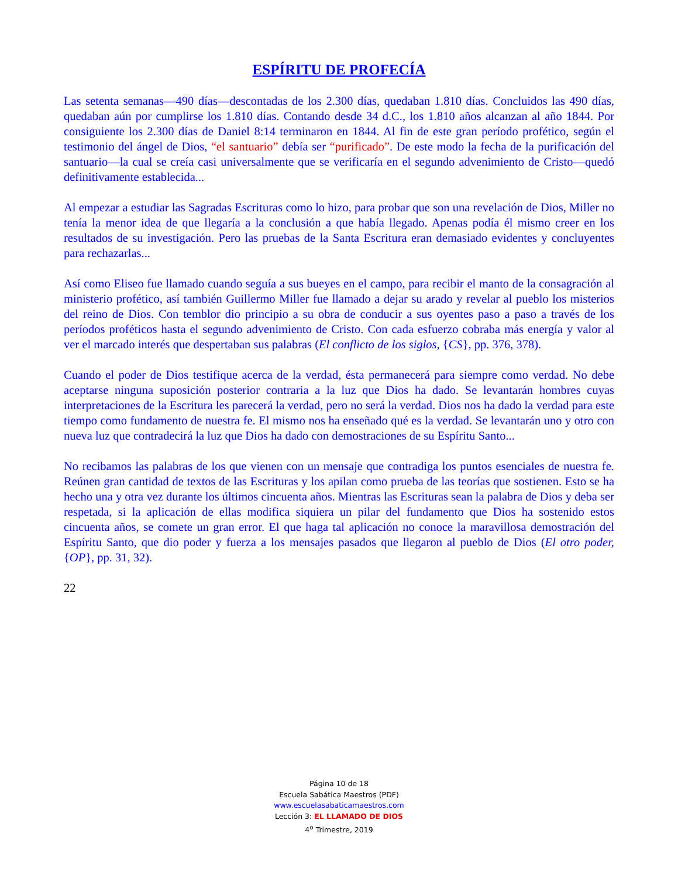ESPÍRITU DE PROFECÍA
Las setenta semanas—490 días—descontadas de los 2.300 días, quedaban 1.810 días. Concluidos las 490 días, quedaban aún por cumplirse los 1.810 días. Contando desde 34 d.C., los 1.810 años alcanzan al año 1844. Por consiguiente los 2.300 días de Daniel 8:14 terminaron en 1844. Al fin de este gran período profético, según el testimonio del ángel de Dios, “el santuario” debía ser “purificado”. De este modo la fecha de la purificación del santuario—la cual se creía casi universalmente que se verificaría en el segundo advenimiento de Cristo—quedó definitivamente establecida...
Al empezar a estudiar las Sagradas Escrituras como lo hizo, para probar que son una revelación de Dios, Miller no tenía la menor idea de que llegaría a la conclusión a que había llegado. Apenas podía él mismo creer en los resultados de su investigación. Pero las pruebas de la Santa Escritura eran demasiado evidentes y concluyentes para rechazarlas...
Así como Eliseo fue llamado cuando seguía a sus bueyes en el campo, para recibir el manto de la consagración al ministerio profético, así también Guillermo Miller fue llamado a dejar su arado y revelar al pueblo los misterios del reino de Dios. Con temblor dio principio a su obra de conducir a sus oyentes paso a paso a través de los períodos proféticos hasta el segundo advenimiento de Cristo. Con cada esfuerzo cobraba más energía y valor al ver el marcado interés que despertaban sus palabras (El conflicto de los siglos, {CS}, pp. 376, 378).
Cuando el poder de Dios testifique acerca de la verdad, ésta permanecerá para siempre como verdad. No debe aceptarse ninguna suposición posterior contraria a la luz que Dios ha dado. Se levantarán hombres cuyas interpretaciones de la Escritura les parecerá la verdad, pero no será la verdad. Dios nos ha dado la verdad para este tiempo como fundamento de nuestra fe. El mismo nos ha enseñado qué es la verdad. Se levantarán uno y otro con nueva luz que contradecirá la luz que Dios ha dado con demostraciones de su Espíritu Santo...
No recibamos las palabras de los que vienen con un mensaje que contradiga los puntos esenciales de nuestra fe. Reúnen gran cantidad de textos de las Escrituras y los apilan como prueba de las teorías que sostienen. Esto se ha hecho una y otra vez durante los últimos cincuenta años. Mientras las Escrituras sean la palabra de Dios y deba ser respetada, si la aplicación de ellas modifica siquiera un pilar del fundamento que Dios ha sostenido estos cincuenta años, se comete un gran error. El que haga tal aplicación no conoce la maravillosa demostración del Espíritu Santo, que dio poder y fuerza a los mensajes pasados que llegaron al pueblo de Dios (El otro poder, {OP}, pp. 31, 32).
22
Página 10 de 18
Escuela Sabática Maestros (PDF)
www.escuelasabaticamaestros.com
Lección 3: EL LLAMADO DE DIOS
4<sup>o</sup> Trimestre, 2019